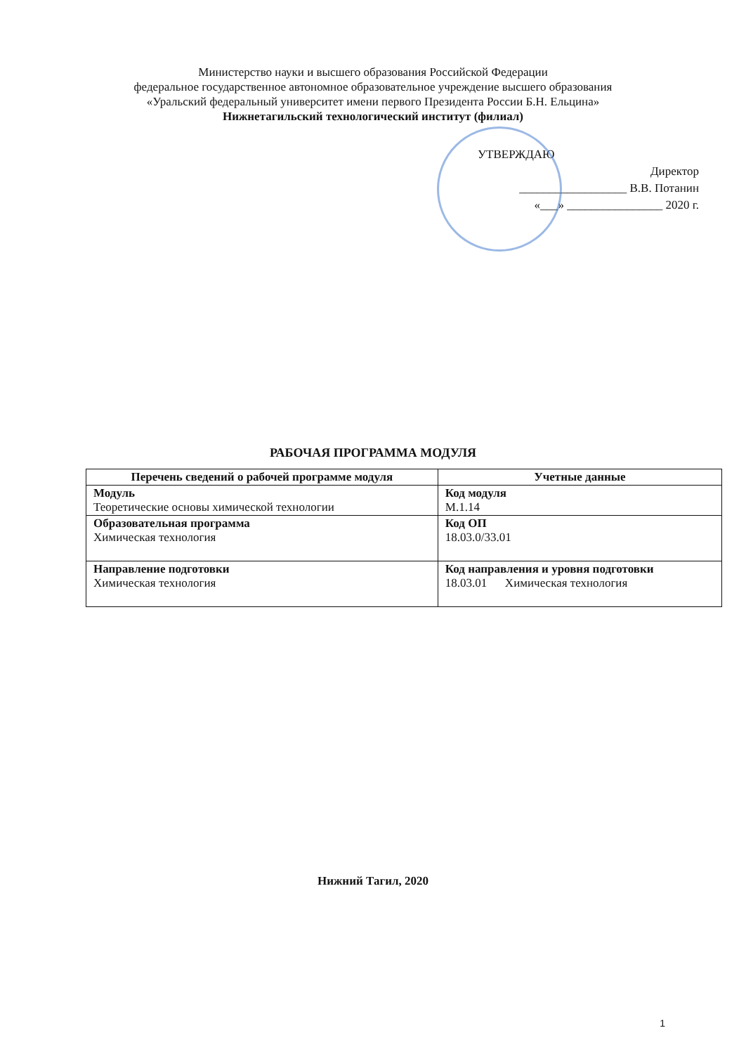Министерство науки и высшего образования Российской Федерации
федеральное государственное автономное образовательное учреждение высшего образования
«Уральский федеральный университет имени первого Президента России Б.Н. Ельцина»
Нижнетагильский технологический институт (филиал)
УТВЕРЖДАЮ
Директор
__________________ В.В. Потанин
«___» ________________ 2020 г.
РАБОЧАЯ ПРОГРАММА МОДУЛЯ
| Перечень сведений о рабочей программе модуля | Учетные данные |
| --- | --- |
| Модуль Теоретические основы химической технологии | Код модуля М.1.14 |
| Образовательная программа Химическая технология | Код ОП 18.03.0/33.01 |
| Направление подготовки Химическая технология | Код направления и уровня подготовки 18.03.01 Химическая технология |
Нижний Тагил, 2020
1